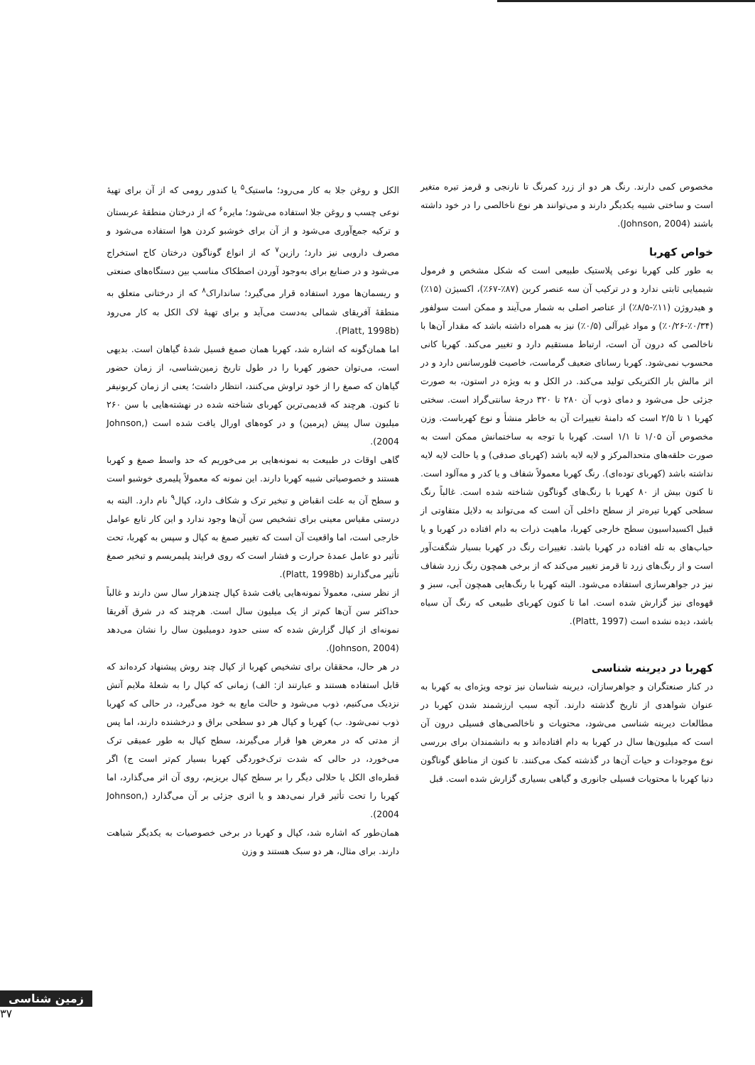الکل و روغن جلا به کار می‌رود؛ ماستیک<sup>۵</sup> یا کندور رومی که از آن برای تهیهٔ نوعی چسب و روغن جلا استفاده می‌شود؛ مایره<sup>۶</sup> که از درختان منطقهٔ عربستان و ترکیه جمع‌آوری می‌شود و از آن برای خوشبو کردن هوا استفاده می‌شود و مصرف دارویی نیز دارد؛ رازین<sup>۷</sup> که از انواع گوناگون درختان کاج استخراج می‌شود و در صنایع برای به‌وجود آوردن اصطکاک مناسب بین دستگاه‌های صنعتی و ریسمان‌ها مورد استفاده قرار می‌گیرد؛ سانداراک<sup>۸</sup> که از درختانی متعلق به منطقهٔ آفریقای شمالی به‌دست می‌آید و برای تهیهٔ لاک الکل به کار می‌رود (Platt, 1998b).
اما همان‌گونه که اشاره شد، کهربا همان صمغ فسیل شدهٔ گیاهان است. بدیهی است، می‌توان حضور کهربا را در طول تاریخ زمین‌شناسی، از زمان حضور گیاهان که صمغ را از خود تراوش می‌کنند، انتظار داشت؛ یعنی از زمان کربونیفر تا کنون. هرچند که قدیمی‌ترین کهربای شناخته شده در نهشته‌هایی با سن ۲۶۰ میلیون سال پیش (پرمین) و در کوه‌های اورال یافت شده است (Johnson, 2004).
گاهی اوقات در طبیعت به نمونه‌هایی بر می‌خوریم که حد واسط صمغ و کهربا هستند و خصوصیاتی شبیه کهربا دارند. این نمونه که معمولاً پلیمری خوشبو است و سطح آن به علت انقباض و تبخیر ترک و شکاف دارد، کپال<sup>۹</sup> نام دارد. البته به درستی مقیاس معینی برای تشخیص سن آن‌ها وجود ندارد و این کار تابع عوامل خارجی است، اما واقعیت آن است که تغییر صمغ به کپال و سپس به کهربا، تحت تأثیر دو عامل عمدهٔ حرارت و فشار است که روی فرایند پلیمریسم و تبخیر صمغ تأثیر می‌گذارند (Platt, 1998b).
از نظر سنی، معمولاً نمونه‌هایی یافت شدهٔ کپال چندهزار سال سن دارند و غالباً حداکثر سن آن‌ها کم‌تر از یک میلیون سال است. هرچند که در شرق آفریقا نمونه‌ای از کپال گزارش شده که سنی حدود دومیلیون سال را نشان می‌دهد (Johnson, 2004).
در هر حال، محققان برای تشخیص کهربا از کپال چند روش پیشنهاد کرده‌اند که قابل استفاده هستند و عبارتند از: الف) زمانی که کپال را به شعلهٔ ملایم آتش نزدیک می‌کنیم، ذوب می‌شود و حالت مایع به خود می‌گیرد، در حالی که کهربا ذوب نمی‌شود. ب) کهربا و کپال هر دو سطحی براق و درخشنده دارند، اما پس از مدتی که در معرض هوا قرار می‌گیرند، سطح کپال به طور عمیقی ترک می‌خورد، در حالی که شدت ترک‌خوردگی کهربا بسیار کم‌تر است ج) اگر قطره‌ای الکل یا حلالی دیگر را بر سطح کپال بریزیم، روی آن اثر می‌گذارد، اما کهربا را تحت تأثیر قرار نمی‌دهد و یا اثری جزئی بر آن می‌گذارد (Johnson, 2004).
همان‌طور که اشاره شد، کپال و کهربا در برخی خصوصیات به یکدیگر شباهت دارند. برای مثال، هر دو سبک هستند و وزن
مخصوص کمی دارند. رنگ هر دو از زرد کمرنگ تا نارنجی و قرمز تیره متغیر است و ساختی شبیه یکدیگر دارند و می‌توانند هر نوع ناخالصی را در خود داشته باشند (Johnson, 2004).
خواص کهربا
به طور کلی کهربا نوعی پلاستیک طبیعی است که شکل مشخص و فرمول شیمیایی ثابتی ندارد و در ترکیب آن سه عنصر کربن (۸۷٪-۶۷٪)، اکسیژن (۱۵٪) و هیدروژن (۱۱٪-۸/۵٪) از عناصر اصلی به شمار می‌آیند و ممکن است سولفور (۰/۳۴٪-۰/۲۶٪) و مواد غیرآلی (۰/۵٪) نیز به همراه داشته باشد که مقدار آن‌ها با ناخالصی که درون آن است، ارتباط مستقیم دارد و تغییر می‌کند. کهربا کانی محسوب نمی‌شود. کهربا رسانای ضعیف گرماست، خاصیت فلورسانس دارد و در اثر مالش بار الکتریکی تولید می‌کند. در الکل و به ویژه در استون، به صورت جزئی حل می‌شود و دمای ذوب آن ۲۸۰ تا ۳۲۰ درجهٔ سانتی‌گراد است. سختی کهربا ۱ تا ۲/۵ است که دامنهٔ تغییرات آن به خاطر منشأ و نوع کهرباست. وزن مخصوص آن ۱/۰۵ تا ۱/۱ است. کهربا با توجه به ساختمانش ممکن است به صورت حلقه‌های متحدالمرکز و لایه لایه باشد (کهربای صدفی) و یا حالت لایه لایه نداشته باشد (کهربای توده‌ای). رنگ کهربا معمولاً شفاف و یا کدر و مه‌آلود است. تا کنون بیش از ۸۰ کهربا با رنگ‌های گوناگون شناخته شده است. غالباً رنگ سطحی کهربا تیره‌تر از سطح داخلی آن است که می‌تواند به دلایل متفاوتی از قبیل اکسیداسیون سطح خارجی کهربا، ماهیت ذرات به دام افتاده در کهربا و یا حباب‌های به تله افتاده در کهربا باشد. تغییرات رنگ در کهربا بسیار شگفت‌آور است و از رنگ‌های زرد تا قرمز تغییر می‌کند که از برخی همچون رنگ زرد شفاف نیز در جواهرسازی استفاده می‌شود. البته کهربا با رنگ‌هایی همچون آبی، سبز و قهوه‌ای نیز گزارش شده است. اما تا کنون کهربای طبیعی که رنگ آن سیاه باشد، دیده نشده است (Platt, 1997).
کهربا در دیرینه شناسی
در کنار صنعتگران و جواهرسازان، دیرینه شناسان نیز توجه ویژه‌ای به کهربا به عنوان شواهدی از تاریخ گذشته دارند. آنچه سبب ارزشمند شدن کهربا در مطالعات دیرینه شناسی می‌شود، محتویات و ناخالصی‌های فسیلی درون آن است که میلیون‌ها سال در کهربا به دام افتاده‌اند و به دانشمندان برای بررسی نوع موجودات و حیات آن‌ها در گذشته کمک می‌کنند. تا کنون از مناطق گوناگون دنیا کهربا با محتویات فسیلی جانوری و گیاهی بسیاری گزارش شده است. قبل
زمین شناسی
۳۷